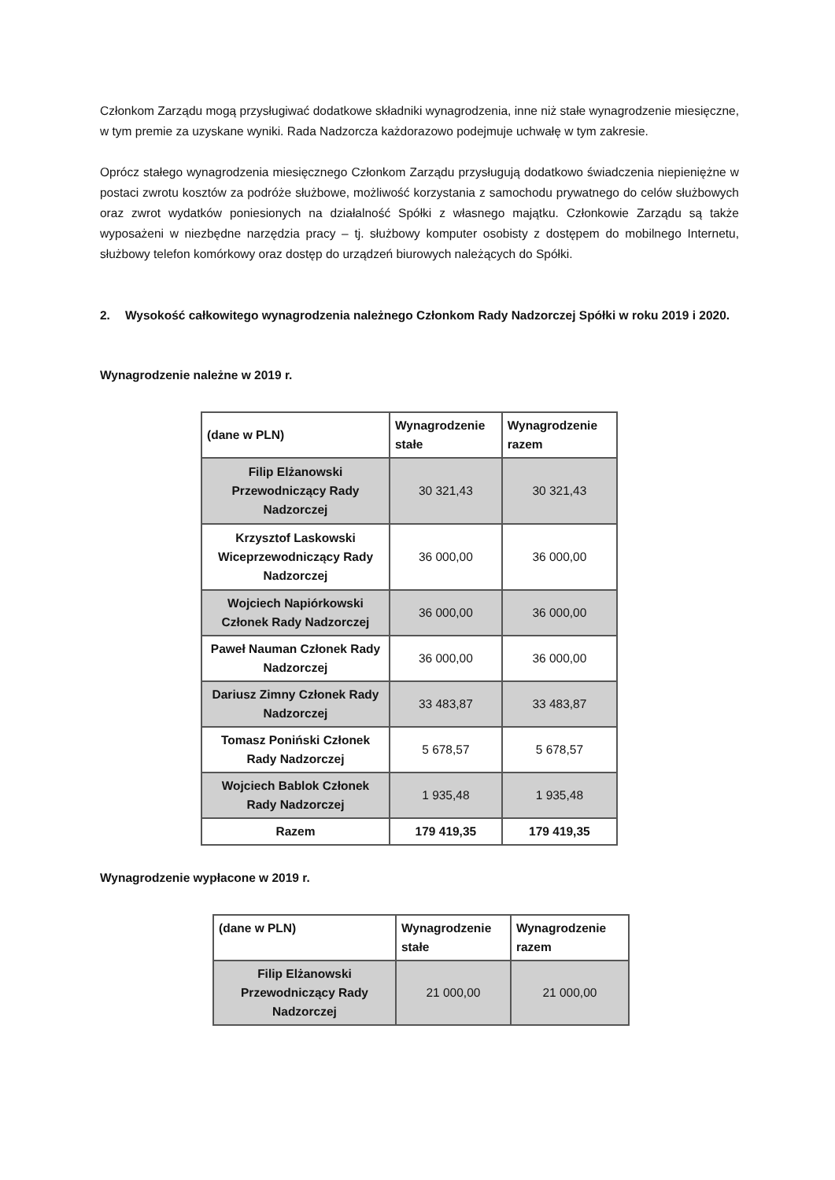Członkom Zarządu mogą przysługiwać dodatkowe składniki wynagrodzenia, inne niż stałe wynagrodzenie miesięczne, w tym premie za uzyskane wyniki. Rada Nadzorcza każdorazowo podejmuje uchwałę w tym zakresie.
Oprócz stałego wynagrodzenia miesięcznego Członkom Zarządu przysługują dodatkowo świadczenia niepieniężne w postaci zwrotu kosztów za podróże służbowe, możliwość korzystania z samochodu prywatnego do celów służbowych oraz zwrot wydatków poniesionych na działalność Spółki z własnego majątku. Członkowie Zarządu są także wyposażeni w niezbędne narzędzia pracy – tj. służbowy komputer osobisty z dostępem do mobilnego Internetu, służbowy telefon komórkowy oraz dostęp do urządzeń biurowych należących do Spółki.
2. Wysokość całkowitego wynagrodzenia należnego Członkom Rady Nadzorczej Spółki w roku 2019 i 2020.
Wynagrodzenie należne w 2019 r.
| (dane w PLN) | Wynagrodzenie stałe | Wynagrodzenie razem |
| --- | --- | --- |
| Filip Elżanowski Przewodniczący Rady Nadzorczej | 30 321,43 | 30 321,43 |
| Krzysztof Laskowski Wiceprzewodniczący Rady Nadzorczej | 36 000,00 | 36 000,00 |
| Wojciech Napiórkowski Członek Rady Nadzorczej | 36 000,00 | 36 000,00 |
| Paweł Nauman Członek Rady Nadzorczej | 36 000,00 | 36 000,00 |
| Dariusz Zimny Członek Rady Nadzorczej | 33 483,87 | 33 483,87 |
| Tomasz Poniński Członek Rady Nadzorczej | 5 678,57 | 5 678,57 |
| Wojciech Bablok Członek Rady Nadzorczej | 1 935,48 | 1 935,48 |
| Razem | 179 419,35 | 179 419,35 |
Wynagrodzenie wypłacone w 2019 r.
| (dane w PLN) | Wynagrodzenie stałe | Wynagrodzenie razem |
| --- | --- | --- |
| Filip Elżanowski Przewodniczący Rady Nadzorczej | 21 000,00 | 21 000,00 |